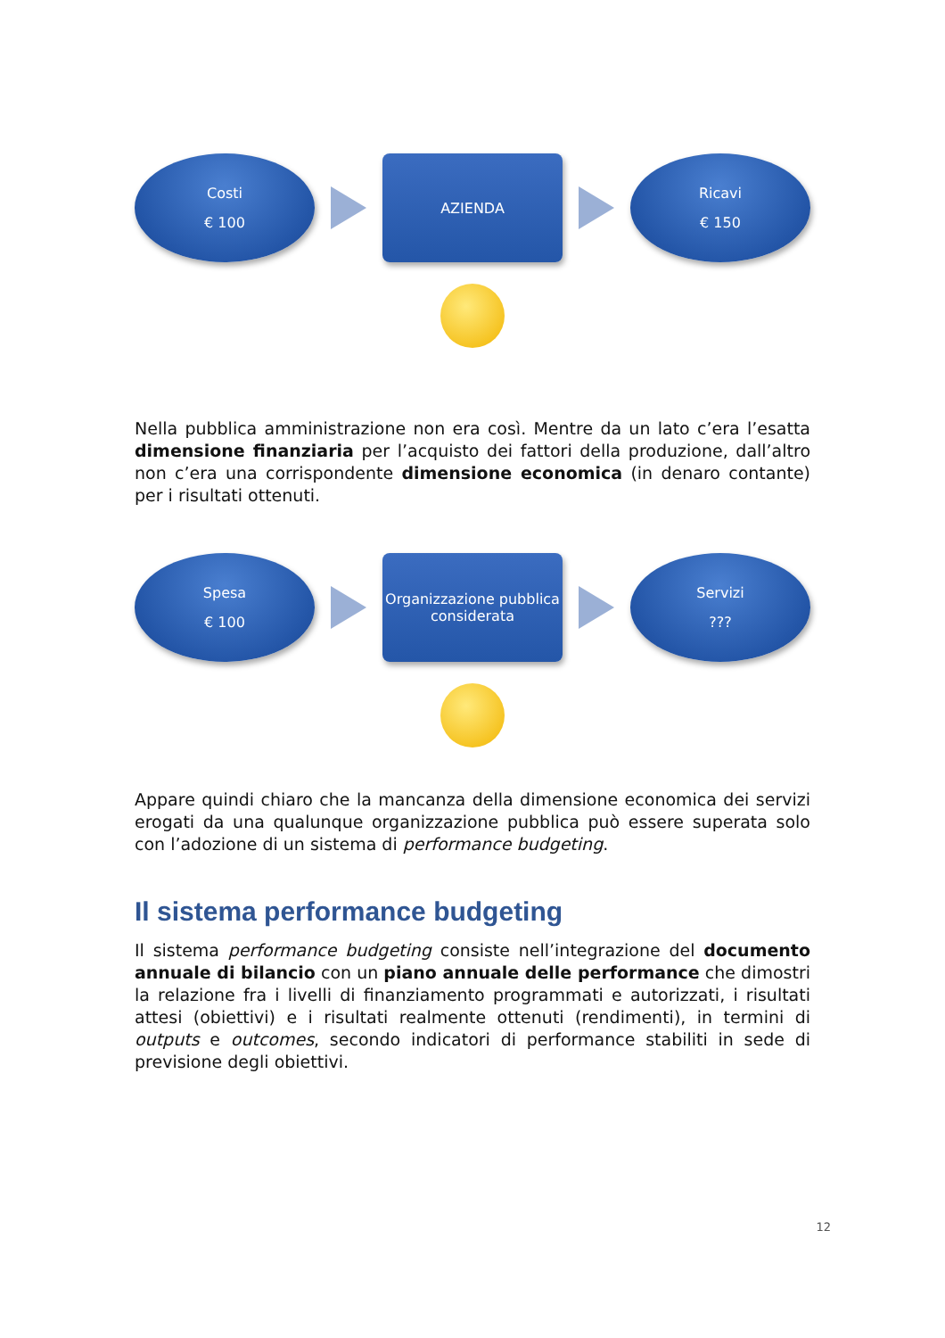Costi
€ 100
AZIENDA
Ricavi
€ 150
Nella pubblica amministrazione non era così. Mentre da un lato c’era l’esatta dimensione finanziaria per l’acquisto dei fattori della produzione, dall’altro non c’era una corrispondente dimensione economica (in denaro contante) per i risultati ottenuti.
Spesa
€ 100
Organizzazione pubblica
considerata
Servizi
???
Appare quindi chiaro che la mancanza della dimensione economica dei servizi erogati da una qualunque organizzazione pubblica può essere superata solo con l’adozione di un sistema di performance budgeting.
Il sistema performance budgeting
Il sistema performance budgeting consiste nell’integrazione del documento annuale di bilancio con un piano annuale delle performance che dimostri la relazione fra i livelli di finanziamento programmati e autorizzati, i risultati attesi (obiettivi) e i risultati realmente ottenuti (rendimenti), in termini di outputs e outcomes, secondo indicatori di performance stabiliti in sede di previsione degli obiettivi.
12